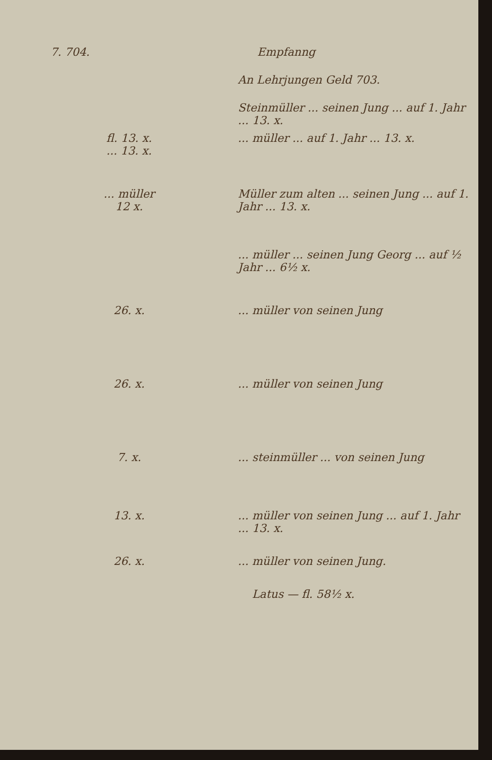7. 704. Empfanng
An Lehrjungen Geld 703.
Steinmüller ... seinen Jung ... auf 1. Jahr ... 13. x.
fl. 13. x.
... 13. x.
... müller ... auf 1. Jahr ... 13. x.
... müller
12 x.
Müller zum alten ... seinen Jung ... auf 1. Jahr ... 13. x.
... müller ... seinen Jung Georg ... auf ½ Jahr ... 6½ x.
26. x. ... müller von seinen Jung
26. x. ... müller von seinen Jung
7. x. ... steinmüller ... von seinen Jung
13. x. ... müller von seinen Jung ... auf 1. Jahr ... 13. x.
26. x. ... müller von seinen Jung.
Latus — fl. 58½ x.